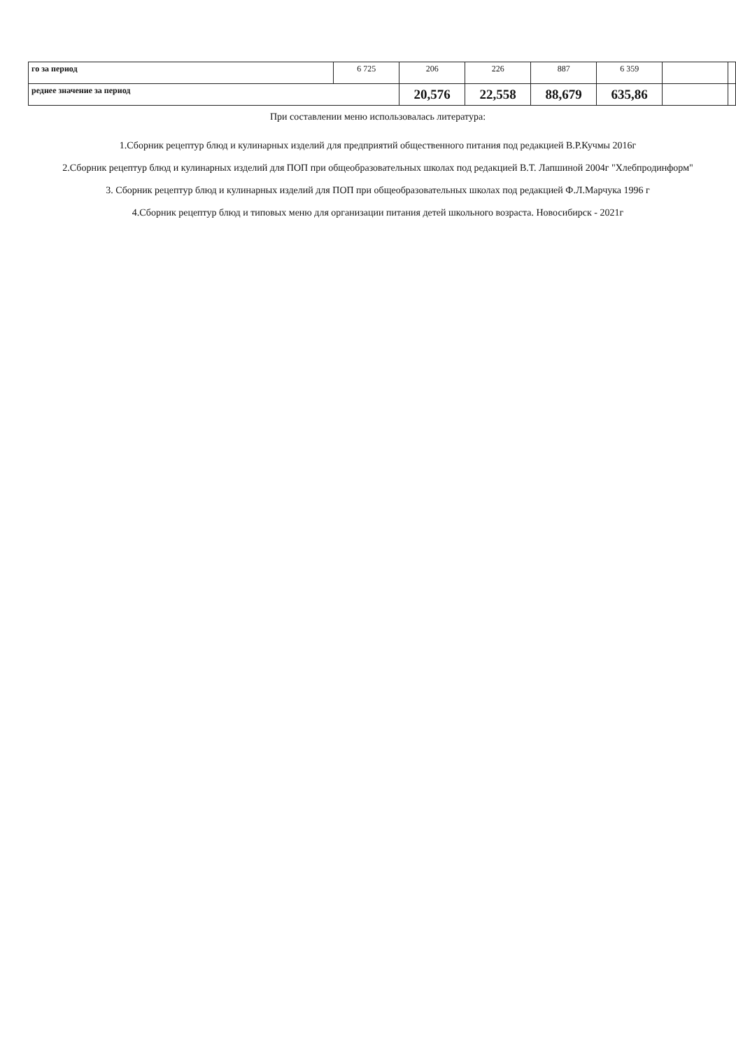| го за период | 6 725 | 206 | 226 | 887 | 6 359 | | |
| реднее значение за период | | 20,576 | 22,558 | 88,679 | 635,86 | | |
При составлении меню использовалась литература:
1.Сборник рецептур блюд и кулинарных изделий для предприятий общественного питания под редакцией В.Р.Кучмы 2016г
2.Сборник рецептур блюд и кулинарных изделий для ПОП при общеобразовательных школах под редакцией В.Т. Лапшиной 2004г "Хлебпродинформ"
3. Сборник рецептур блюд и кулинарных изделий для ПОП при общеобразовательных школах под редакцией Ф.Л.Марчука 1996 г
4.Сборник рецептур блюд и типовых меню для организации питания детей школьного возраста. Новосибирск - 2021г